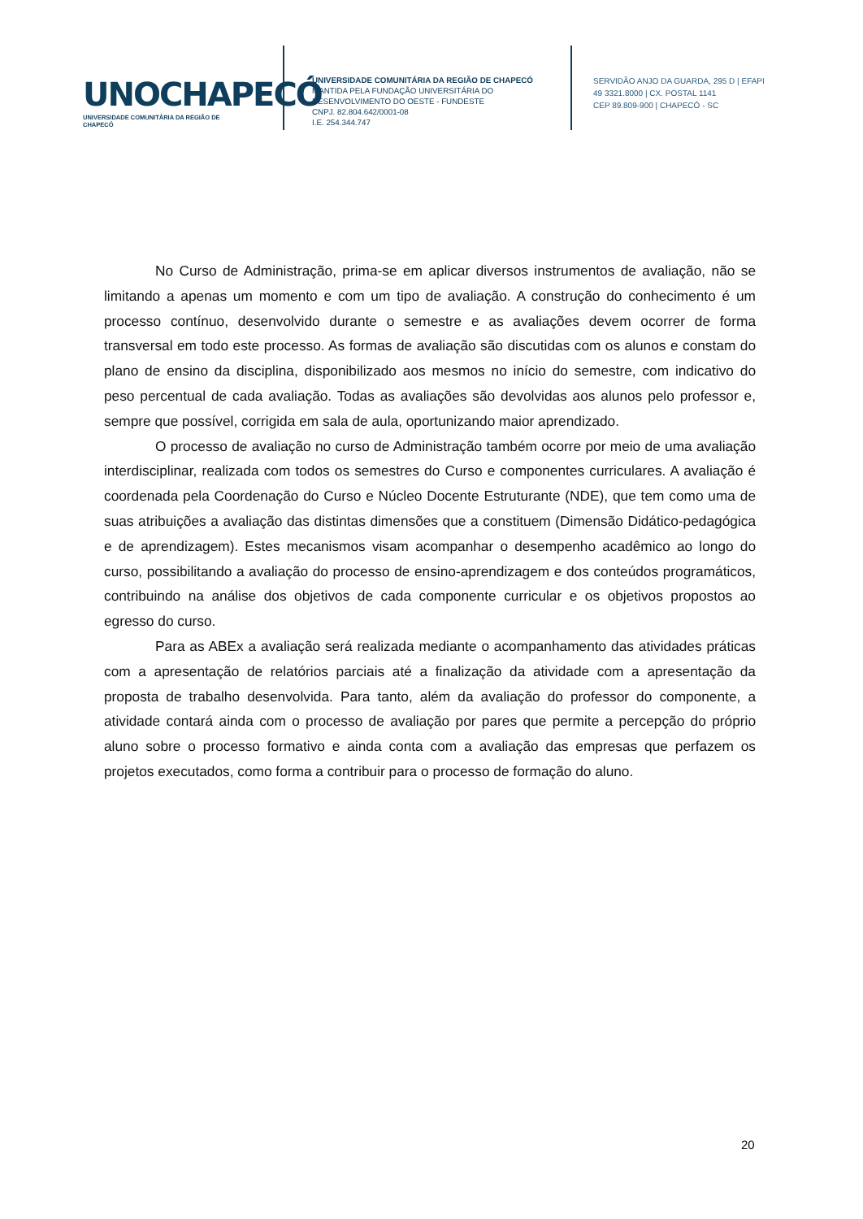UNOCHAPECÓ
UNIVERSIDADE COMUNITÁRIA DA REGIÃO DE CHAPECÓ
UNIVERSIDADE COMUNITÁRIA DA REGIÃO DE CHAPECÓ
MANTIDA PELA FUNDAÇÃO UNIVERSITÁRIA DO
DESENVOLVIMENTO DO OESTE - FUNDESTE
CNPJ. 82.804.642/0001-08
I.E. 254.344.747
SERVIDÃO ANJO DA GUARDA, 295 D | EFAPI
49 3321.8000 | CX. POSTAL 1141
CEP 89.809-900 | CHAPECÓ - SC
No Curso de Administração, prima-se em aplicar diversos instrumentos de avaliação, não se limitando a apenas um momento e com um tipo de avaliação. A construção do conhecimento é um processo contínuo, desenvolvido durante o semestre e as avaliações devem ocorrer de forma transversal em todo este processo. As formas de avaliação são discutidas com os alunos e constam do plano de ensino da disciplina, disponibilizado aos mesmos no início do semestre, com indicativo do peso percentual de cada avaliação. Todas as avaliações são devolvidas aos alunos pelo professor e, sempre que possível, corrigida em sala de aula, oportunizando maior aprendizado.
O processo de avaliação no curso de Administração também ocorre por meio de uma avaliação interdisciplinar, realizada com todos os semestres do Curso e componentes curriculares. A avaliação é coordenada pela Coordenação do Curso e Núcleo Docente Estruturante (NDE), que tem como uma de suas atribuições a avaliação das distintas dimensões que a constituem (Dimensão Didático-pedagógica e de aprendizagem). Estes mecanismos visam acompanhar o desempenho acadêmico ao longo do curso, possibilitando a avaliação do processo de ensino-aprendizagem e dos conteúdos programáticos, contribuindo na análise dos objetivos de cada componente curricular e os objetivos propostos ao egresso do curso.
Para as ABEx a avaliação será realizada mediante o acompanhamento das atividades práticas com a apresentação de relatórios parciais até a finalização da atividade com a apresentação da proposta de trabalho desenvolvida. Para tanto, além da avaliação do professor do componente, a atividade contará ainda com o processo de avaliação por pares que permite a percepção do próprio aluno sobre o processo formativo e ainda conta com a avaliação das empresas que perfazem os projetos executados, como forma a contribuir para o processo de formação do aluno.
20